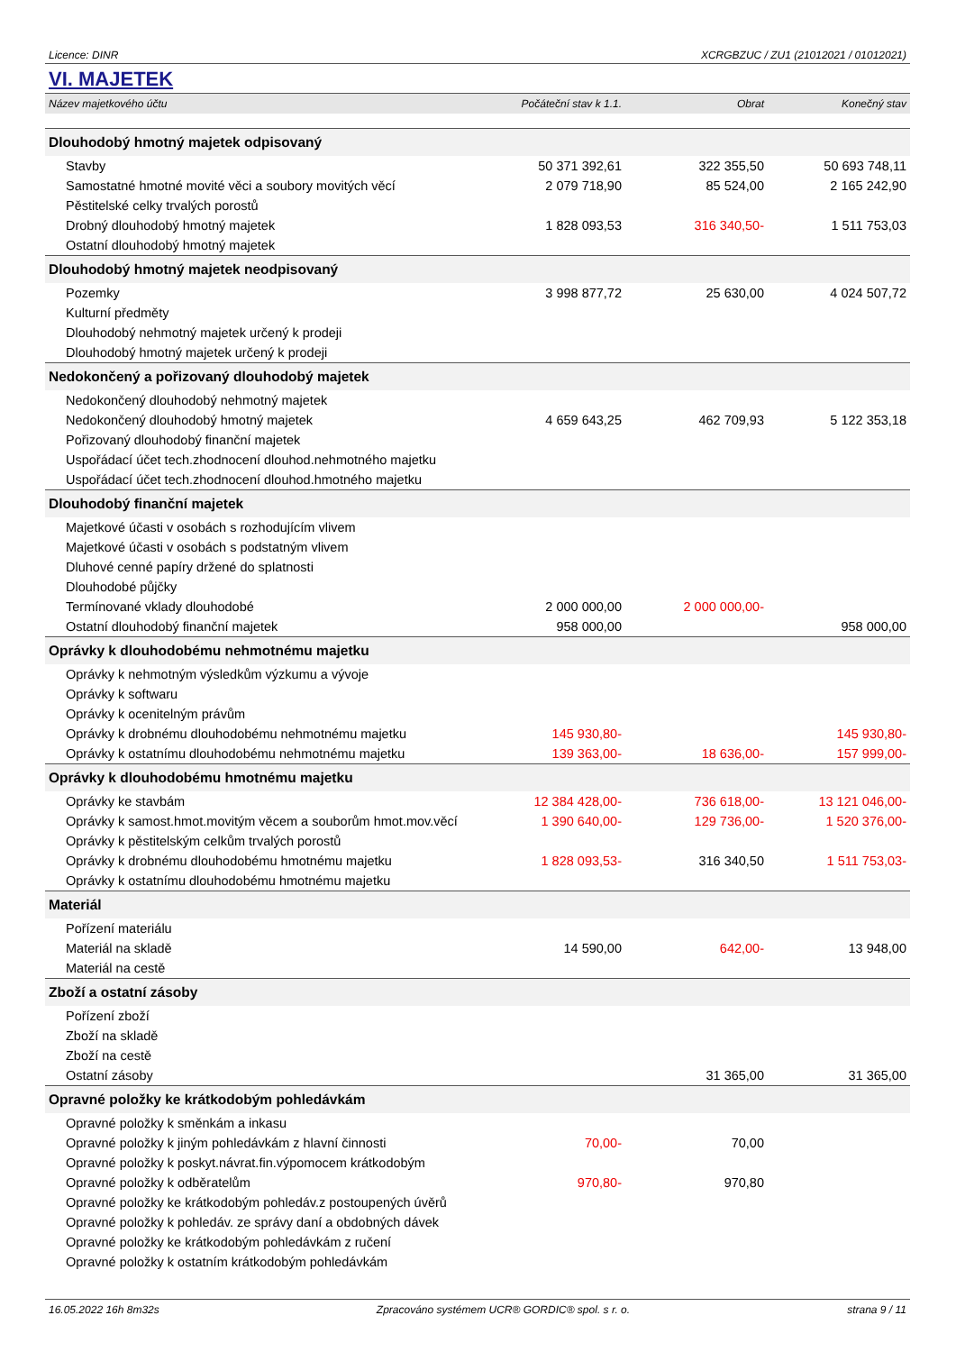Licence: DINR XCRGBZUC / ZU1 (21012021 / 01012021)
VI. MAJETEK
| Název majetkového účtu | Počáteční stav k 1.1. | Obrat | Konečný stav |
| --- | --- | --- | --- |
| Dlouhodobý hmotný majetek odpisovaný | | | |
| Stavby | 50 371 392,61 | 322 355,50 | 50 693 748,11 |
| Samostatné hmotné movité věci a soubory movitých věcí | 2 079 718,90 | 85 524,00 | 2 165 242,90 |
| Pěstitelské celky trvalých porostů | | | |
| Drobný dlouhodobý hmotný majetek | 1 828 093,53 | 316 340,50- | 1 511 753,03 |
| Ostatní dlouhodobý hmotný majetek | | | |
| Dlouhodobý hmotný majetek neodpisovaný | | | |
| Pozemky | 3 998 877,72 | 25 630,00 | 4 024 507,72 |
| Kulturní předměty | | | |
| Dlouhodobý nehmotný majetek určený k prodeji | | | |
| Dlouhodobý hmotný majetek určený k prodeji | | | |
| Nedokončený a pořizovaný dlouhodobý majetek | | | |
| Nedokončený dlouhodobý nehmotný majetek | | | |
| Nedokončený dlouhodobý hmotný majetek | 4 659 643,25 | 462 709,93 | 5 122 353,18 |
| Pořizovaný dlouhodobý finanční majetek | | | |
| Uspořádací účet tech.zhodnocení dlouhod.nehmotného majetku | | | |
| Uspořádací účet tech.zhodnocení dlouhod.hmotného majetku | | | |
| Dlouhodobý finanční majetek | | | |
| Majetkové účasti v osobách s rozhodujícím vlivem | | | |
| Majetkové účasti v osobách s podstatným vlivem | | | |
| Dluhové cenné papíry držené do splatnosti | | | |
| Dlouhodobé půjčky | | | |
| Termínované vklady dlouhodobé | 2 000 000,00 | 2 000 000,00- | |
| Ostatní dlouhodobý finanční majetek | 958 000,00 | | 958 000,00 |
| Oprávky k dlouhodobému nehmotnému majetku | | | |
| Oprávky k nehmotným výsledkům výzkumu a vývoje | | | |
| Oprávky k softwaru | | | |
| Oprávky k ocenitelným právům | | | |
| Oprávky k drobnému dlouhodobému nehmotnému majetku | 145 930,80- | | 145 930,80- |
| Oprávky k ostatnímu dlouhodobému nehmotnému majetku | 139 363,00- | 18 636,00- | 157 999,00- |
| Oprávky k dlouhodobému hmotnému majetku | | | |
| Oprávky ke stavbám | 12 384 428,00- | 736 618,00- | 13 121 046,00- |
| Oprávky k samost.hmot.movitým věcem a souborům hmot.mov.věcí | 1 390 640,00- | 129 736,00- | 1 520 376,00- |
| Oprávky k pěstitelským celkům trvalých porostů | | | |
| Oprávky k drobnému dlouhodobému hmotnému majetku | 1 828 093,53- | 316 340,50 | 1 511 753,03- |
| Oprávky k ostatnímu dlouhodobému hmotnému majetku | | | |
| Materiál | | | |
| Pořízení materiálu | | | |
| Materiál na skladě | 14 590,00 | 642,00- | 13 948,00 |
| Materiál na cestě | | | |
| Zboží a ostatní zásoby | | | |
| Pořízení zboží | | | |
| Zboží na skladě | | | |
| Zboží na cestě | | | |
| Ostatní zásoby | | 31 365,00 | 31 365,00 |
| Opravné položky ke krátkodobým pohledávkám | | | |
| Opravné položky k směnkám a inkasu | | | |
| Opravné položky k jiným pohledávkám z hlavní činnosti | 70,00- | 70,00 | |
| Opravné položky k poskyt.návrat.fin.výpomocem krátkodobým | | | |
| Opravné položky k odběratelům | 970,80- | 970,80 | |
| Opravné položky ke krátkodobým pohledáv.z postoupených úvěrů | | | |
| Opravné položky k pohledáv. ze správy daní a obdobných dávek | | | |
| Opravné položky ke krátkodobým pohledávkám z ručení | | | |
| Opravné položky k ostatním krátkodobým pohledávkám | | | |
16.05.2022 16h 8m32s Zpracováno systémem UCR® GORDIC® spol. s r. o. strana 9 / 11